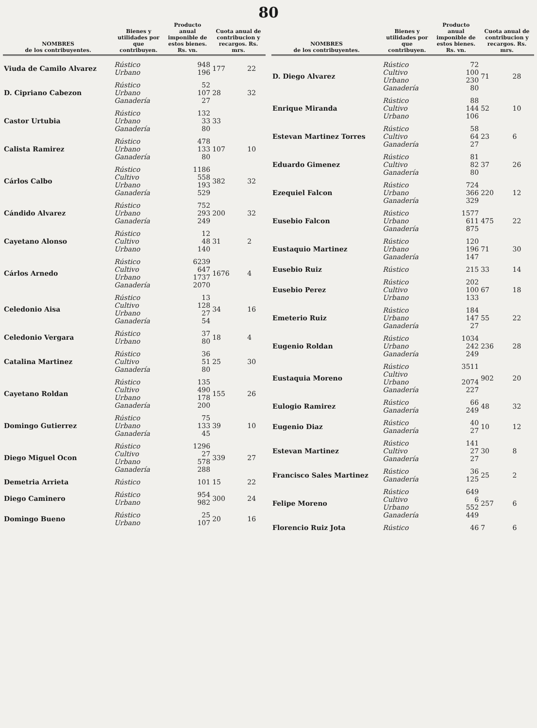80
| NOMBRES de los contribuyentes. | Bienes y utilidades por que contribuyen. | Producto anual imponible de estos bienes. Rs. vn. | Cuota anual de contribucion y recargos. Rs. mrs. | |
| --- | --- | --- | --- | --- |
| Viuda de Camilo Alvarez | Rústico Urbano | 948 196 | 177 | 22 |
| D. Cipriano Cabezon | Rústico Urbano Ganadería | 52 107 27 | 28 | 32 |
| Castor Urtubia | Rústico Urbano Ganadería | 132 33 80 | 33 | |
| Calista Ramirez | Rústico Urbano Ganadería | 478 133 80 | 107 | 10 |
| Cárlos Calbo | Rústico Cultivo Urbano Ganadería | 1186 558 193 529 | 382 | 32 |
| Cándido Alvarez | Rústico Urbano Ganadería | 752 293 249 | 200 | 32 |
| Cayetano Alonso | Rústico Cultivo Urbano | 12 48 140 | 31 | 2 |
| Cárlos Arnedo | Rústico Cultivo Urbano Ganadería | 6239 647 1737 2070 | 1676 | 4 |
| Celedonio Aisa | Rústico Cultivo Urbano Ganadería | 13 128 27 54 | 34 | 16 |
| Celedonio Vergara | Rústico Urbano | 37 80 | 18 | 4 |
| Catalina Martinez | Rústico Cultivo Ganadería | 36 51 80 | 25 | 30 |
| Cayetano Roldan | Rústico Cultivo Urbano Ganadería | 135 490 178 200 | 155 | 26 |
| Domingo Gutierrez | Rústico Urbano Ganadería | 75 133 45 | 39 | 10 |
| Diego Miguel Ocon | Rústico Cultivo Urbano Ganadería | 1296 27 578 288 | 339 | 27 |
| Demetria Arrieta | Rústico | 101 | 15 | 22 |
| Diego Caminero | Rústico Urbano | 954 982 | 300 | 24 |
| Domingo Bueno | Rústico Urbano | 25 107 | 20 | 16 |
| NOMBRES de los contribuyentes. | Bienes y utilidades por que contribuyen. | Producto anual imponible de estos bienes. Rs. vn. | Cuota anual de contribucion y recargos. Rs. mrs. | |
| --- | --- | --- | --- | --- |
| D. Diego Alvarez | Rústico Cultivo Urbano Ganadería | 72 100 230 80 | 71 | 28 |
| Enrique Miranda | Rústico Cultivo Urbano | 88 144 106 | 52 | 10 |
| Estevan Martinez Torres | Rústico Cultivo Ganadería | 58 64 27 | 23 | 6 |
| Eduardo Gimenez | Rústico Cultivo Ganadería | 81 82 80 | 37 | 26 |
| Ezequiel Falcon | Rústico Urbano Ganadería | 724 366 329 | 220 | 12 |
| Eusebio Falcon | Rústico Urbano Ganadería | 1577 611 875 | 475 | 22 |
| Eustaquio Martinez | Rústico Urbano Ganadería | 120 196 147 | 71 | 30 |
| Eusebio Ruiz | Rústico | 215 | 33 | 14 |
| Eusebio Perez | Rústico Cultivo Urbano | 202 100 133 | 67 | 18 |
| Emeterio Ruiz | Rústico Urbano Ganadería | 184 147 27 | 55 | 22 |
| Eugenio Roldan | Rústico Urbano Ganadería | 1034 242 249 | 236 | 28 |
| Eustaquia Moreno | Rústico Cultivo Urbano Ganadería | 3511 2074 227 | 902 | 20 |
| Eulogio Ramirez | Rústico Ganadería | 66 249 | 48 | 32 |
| Eugenio Diaz | Rústico Ganadería | 40 27 | 10 | 12 |
| Estevan Martinez | Rústico Cultivo Ganadería | 141 27 27 | 30 | 8 |
| Francisco Sales Martinez | Rústico Ganadería | 36 125 | 25 | 2 |
| Felipe Moreno | Rústico Cultivo Urbano Ganadería | 649 6 552 449 | 257 | 6 |
| Florencio Ruiz Jota | Rústico | 46 | 7 | 6 |